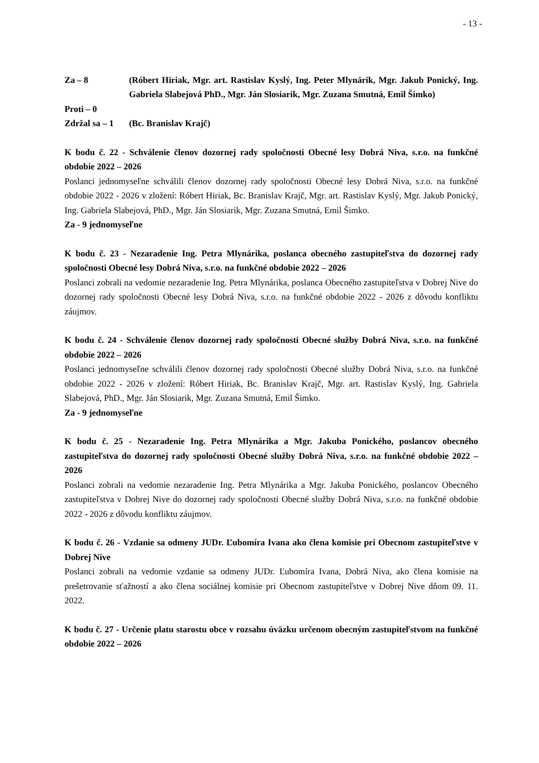- 13 -
Za – 8 (Róbert Hiriak, Mgr. art. Rastislav Kyslý, Ing. Peter Mlynárik, Mgr. Jakub Ponický, Ing. Gabriela Slabejová PhD., Mgr. Ján Slosiarik, Mgr. Zuzana Smutná, Emil Šimko)
Proti – 0
Zdržal sa – 1
(Bc. Branislav Krajč)
K bodu č. 22 - Schválenie členov dozornej rady spoločnosti Obecné lesy Dobrá Niva, s.r.o. na funkčné obdobie 2022 – 2026
Poslanci jednomyseľne schválili členov dozornej rady spoločnosti Obecné lesy Dobrá Niva, s.r.o. na funkčné obdobie 2022 - 2026 v zložení: Róbert Hiriak, Bc. Branislav Krajč, Mgr. art. Rastislav Kyslý, Mgr. Jakub Ponický, Ing. Gabriela Slabejová, PhD., Mgr. Ján Slosiarik, Mgr. Zuzana Smutná, Emil Šimko.
Za - 9 jednomyseľne
K bodu č. 23 - Nezaradenie Ing. Petra Mlynárika, poslanca obecného zastupiteľstva do dozornej rady spoločnosti Obecné lesy Dobrá Niva, s.r.o. na funkčné obdobie 2022 – 2026
Poslanci zobrali na vedomie nezaradenie Ing. Petra Mlynárika, poslanca Obecného zastupiteľstva v Dobrej Nive do dozornej rady spoločnosti Obecné lesy Dobrá Niva, s.r.o. na funkčné obdobie 2022 - 2026 z dôvodu konfliktu záujmov.
K bodu č. 24 - Schválenie členov dozornej rady spoločnosti Obecné služby Dobrá Niva, s.r.o. na funkčné obdobie 2022 – 2026
Poslanci jednomyseľne schválili členov dozornej rady spoločnosti Obecné služby Dobrá Niva, s.r.o. na funkčné obdobie 2022 - 2026 v zložení: Róbert Hiriak, Bc. Branislav Krajč, Mgr. art. Rastislav Kyslý, Ing. Gabriela Slabejová, PhD., Mgr. Ján Slosiarik, Mgr. Zuzana Smutná, Emil Šimko.
Za - 9 jednomyseľne
K bodu č. 25 - Nezaradenie Ing. Petra Mlynárika a Mgr. Jakuba Ponického, poslancov obecného zastupiteľstva do dozornej rady spoločnosti Obecné služby Dobrá Niva, s.r.o. na funkčné obdobie 2022 – 2026
Poslanci zobrali na vedomie nezaradenie Ing. Petra Mlynárika a Mgr. Jakuba Ponického, poslancov Obecného zastupiteľstva v Dobrej Nive do dozornej rady spoločnosti Obecné služby Dobrá Niva, s.r.o. na funkčné obdobie 2022 - 2026 z dôvodu konfliktu záujmov.
K bodu č. 26 - Vzdanie sa odmeny JUDr. Ľubomíra Ivana ako člena komisie pri Obecnom zastupiteľstve v Dobrej Nive
Poslanci zobrali na vedomie vzdanie sa odmeny JUDr. Ľubomíra Ivana, Dobrá Niva, ako člena komisie na prešetrovanie sťažností a ako člena sociálnej komisie pri Obecnom zastupiteľstve v Dobrej Nive dňom 09. 11. 2022.
K bodu č. 27 - Určenie platu starostu obce v rozsahu úväzku určenom obecným zastupiteľstvom na funkčné obdobie 2022 – 2026